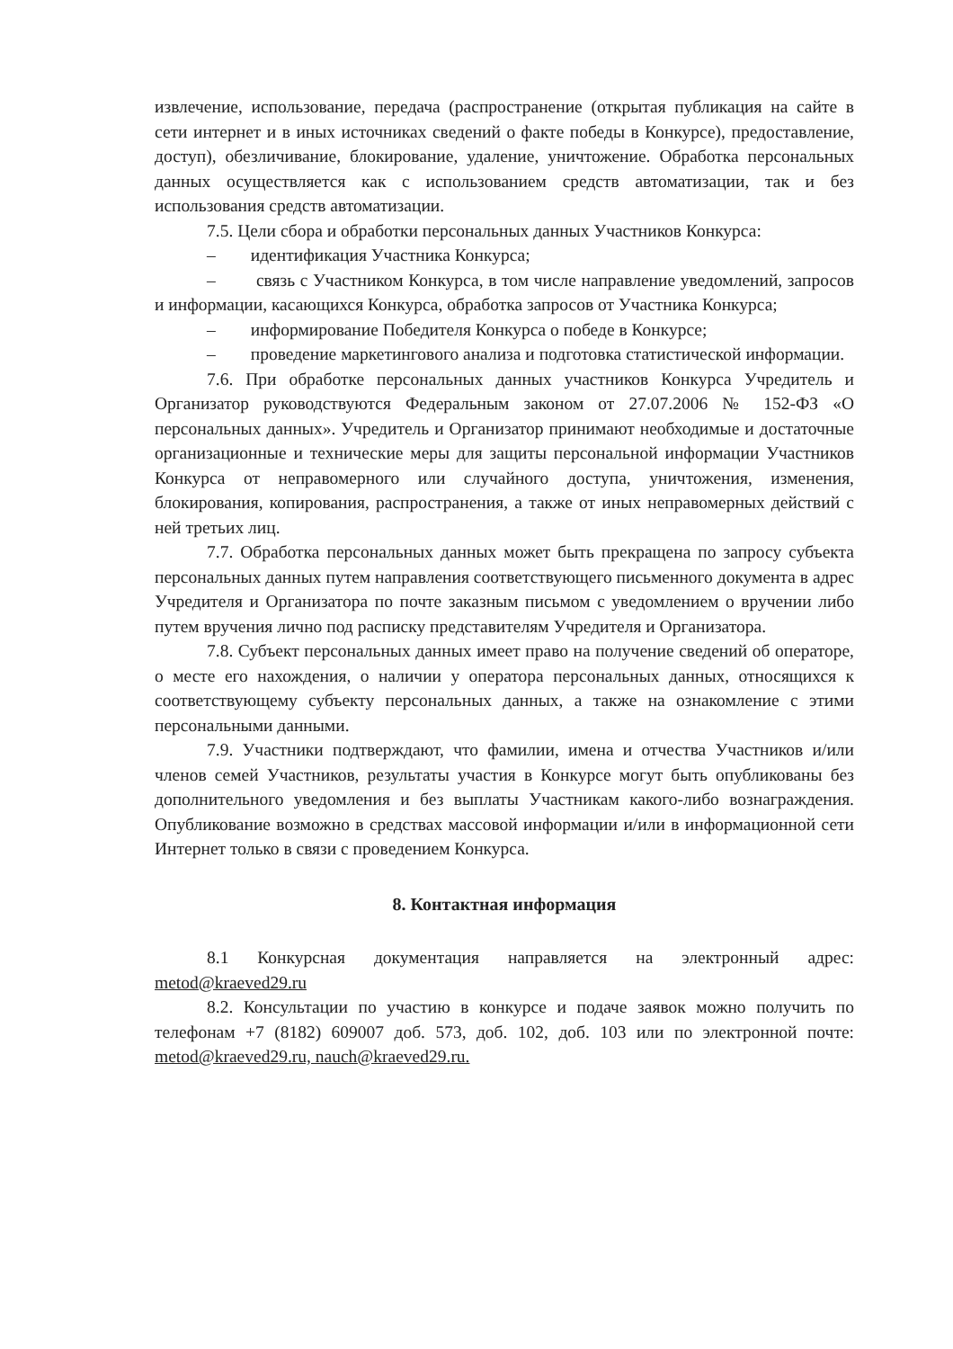извлечение, использование, передача (распространение (открытая публикация на сайте в сети интернет и в иных источниках сведений о факте победы в Конкурсе), предоставление, доступ), обезличивание, блокирование, удаление, уничтожение. Обработка персональных данных осуществляется как с использованием средств автоматизации, так и без использования средств автоматизации.
7.5. Цели сбора и обработки персональных данных Участников Конкурса:
– идентификация Участника Конкурса;
– связь с Участником Конкурса, в том числе направление уведомлений, запросов и информации, касающихся Конкурса, обработка запросов от Участника Конкурса;
– информирование Победителя Конкурса о победе в Конкурсе;
– проведение маркетингового анализа и подготовка статистической информации.
7.6. При обработке персональных данных участников Конкурса Учредитель и Организатор руководствуются Федеральным законом от 27.07.2006 № 152-ФЗ «О персональных данных». Учредитель и Организатор принимают необходимые и достаточные организационные и технические меры для защиты персональной информации Участников Конкурса от неправомерного или случайного доступа, уничтожения, изменения, блокирования, копирования, распространения, а также от иных неправомерных действий с ней третьих лиц.
7.7. Обработка персональных данных может быть прекращена по запросу субъекта персональных данных путем направления соответствующего письменного документа в адрес Учредителя и Организатора по почте заказным письмом с уведомлением о вручении либо путем вручения лично под расписку представителям Учредителя и Организатора.
7.8. Субъект персональных данных имеет право на получение сведений об операторе, о месте его нахождения, о наличии у оператора персональных данных, относящихся к соответствующему субъекту персональных данных, а также на ознакомление с этими персональными данными.
7.9. Участники подтверждают, что фамилии, имена и отчества Участников и/или членов семей Участников, результаты участия в Конкурсе могут быть опубликованы без дополнительного уведомления и без выплаты Участникам какого-либо вознаграждения. Опубликование возможно в средствах массовой информации и/или в информационной сети Интернет только в связи с проведением Конкурса.
8. Контактная информация
8.1 Конкурсная документация направляется на электронный адрес: metod@kraeved29.ru
8.2. Консультации по участию в конкурсе и подаче заявок можно получить по телефонам +7 (8182) 609007 доб. 573, доб. 102, доб. 103 или по электронной почте: metod@kraeved29.ru, nauch@kraeved29.ru.